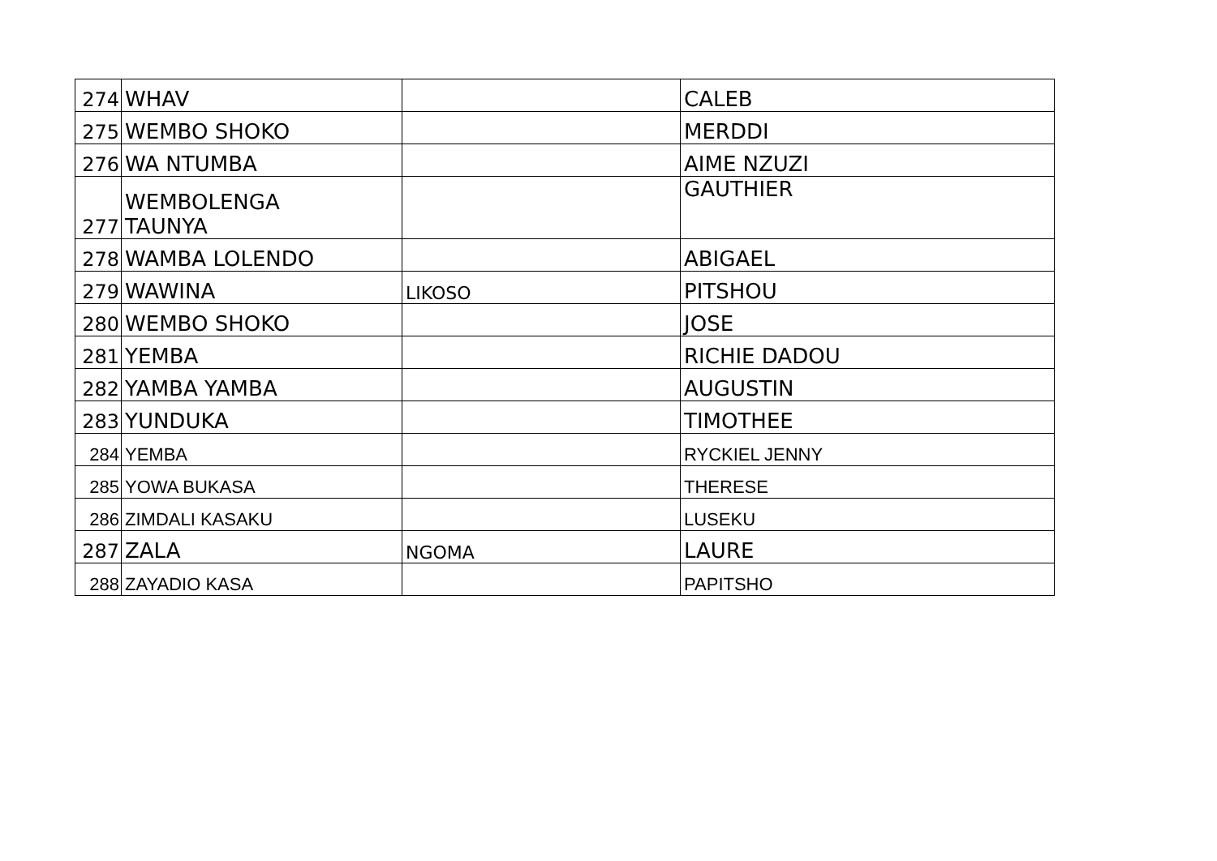| 274 | WHAV | | CALEB |
| 275 | WEMBO SHOKO | | MERDDI |
| 276 | WA NTUMBA | | AIME NZUZI |
| 277 | WEMBOLENGA TAUNYA | | GAUTHIER |
| 278 | WAMBA LOLENDO | | ABIGAEL |
| 279 | WAWINA | LIKOSO | PITSHOU |
| 280 | WEMBO SHOKO | | JOSE |
| 281 | YEMBA | | RICHIE DADOU |
| 282 | YAMBA YAMBA | | AUGUSTIN |
| 283 | YUNDUKA | | TIMOTHEE |
| 284 | YEMBA | | RYCKIEL JENNY |
| 285 | YOWA BUKASA | | THERESE |
| 286 | ZIMDALI KASAKU | | LUSEKU |
| 287 | ZALA | NGOMA | LAURE |
| 288 | ZAYADIO KASA | | PAPITSHO |